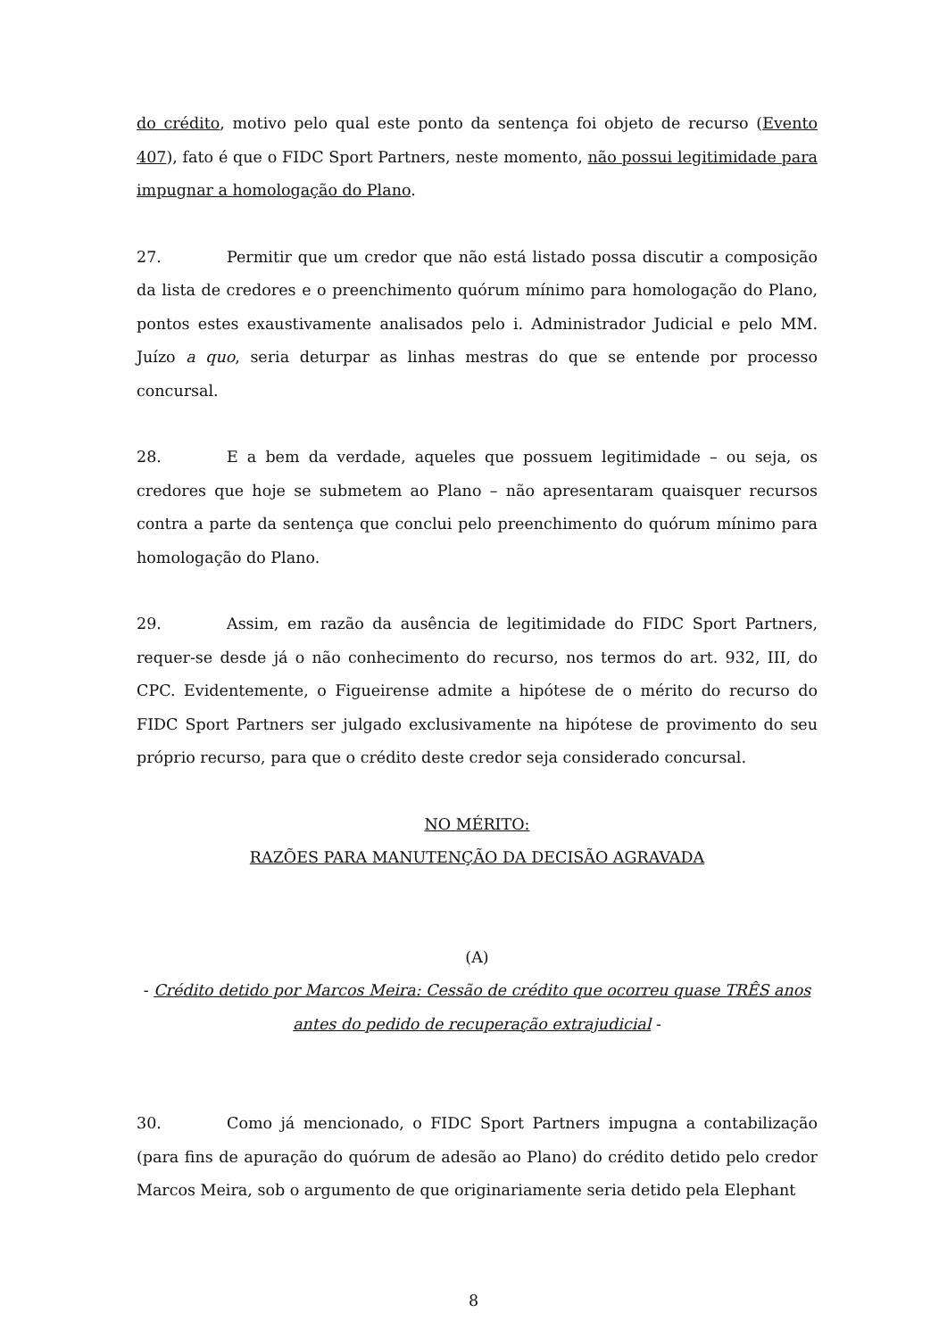do crédito, motivo pelo qual este ponto da sentença foi objeto de recurso (Evento 407), fato é que o FIDC Sport Partners, neste momento, não possui legitimidade para impugnar a homologação do Plano.
27. Permitir que um credor que não está listado possa discutir a composição da lista de credores e o preenchimento quórum mínimo para homologação do Plano, pontos estes exaustivamente analisados pelo i. Administrador Judicial e pelo MM. Juízo a quo, seria deturpar as linhas mestras do que se entende por processo concursal.
28. E a bem da verdade, aqueles que possuem legitimidade – ou seja, os credores que hoje se submetem ao Plano – não apresentaram quaisquer recursos contra a parte da sentença que conclui pelo preenchimento do quórum mínimo para homologação do Plano.
29. Assim, em razão da ausência de legitimidade do FIDC Sport Partners, requer-se desde já o não conhecimento do recurso, nos termos do art. 932, III, do CPC. Evidentemente, o Figueirense admite a hipótese de o mérito do recurso do FIDC Sport Partners ser julgado exclusivamente na hipótese de provimento do seu próprio recurso, para que o crédito deste credor seja considerado concursal.
NO MÉRITO:
RAZÕES PARA MANUTENÇÃO DA DECISÃO AGRAVADA
(A)
- Crédito detido por Marcos Meira: Cessão de crédito que ocorreu quase TRÊS anos antes do pedido de recuperação extrajudicial -
30. Como já mencionado, o FIDC Sport Partners impugna a contabilização (para fins de apuração do quórum de adesão ao Plano) do crédito detido pelo credor Marcos Meira, sob o argumento de que originariamente seria detido pela Elephant
8